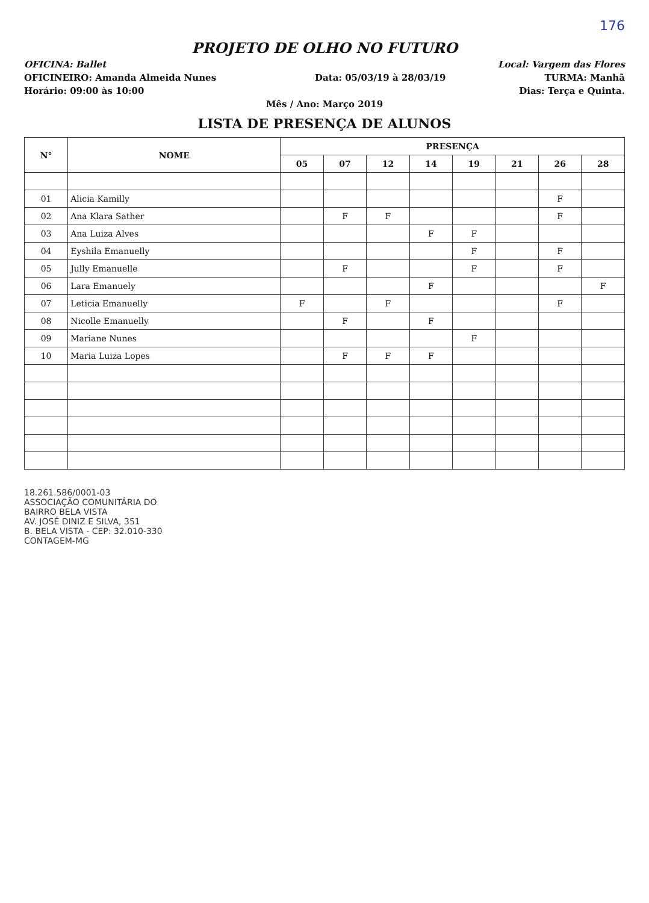176
PROJETO DE OLHO NO FUTURO
OFICINA: Ballet Local: Vargem das Flores
OFICINEIRO: Amanda Almeida Nunes Data: 05/03/19 à 28/03/19 TURMA: Manhã
Horário: 09:00 às 10:00 Dias: Terça e Quinta.
Mês / Ano: Março 2019
LISTA DE PRESENÇA DE ALUNOS
| N° | NOME | PRESENÇA | | | | | | | |
| --- | --- | --- | --- | --- | --- | --- | --- | --- | --- |
| | | 05 | 07 | 12 | 14 | 19 | 21 | 26 | 28 |
| 01 | Alicia Kamilly | | | | | | | F | |
| 02 | Ana Klara Sather | | F | F | | | | F | |
| 03 | Ana Luiza Alves | | | | F | F | | | |
| 04 | Eyshila Emanuelly | | | | | F | | F | |
| 05 | Jully Emanuelle | | F | | | F | | F | |
| 06 | Lara Emanuely | | | | F | | | | F |
| 07 | Leticia Emanuelly | F | | F | | | | F | |
| 08 | Nicolle Emanuelly | | F | | F | | | | |
| 09 | Mariane Nunes | | | | | F | | | |
| 10 | Maria Luiza Lopes | | F | F | F | | | | |
18.261.586/0001-03
ASSOCIAÇÃO COMUNITÁRIA DO
BAIRRO BELA VISTA
AV. JOSÉ DINIZ E SILVA, 351
B. BELA VISTA - CEP: 32.010-330
CONTAGEM-MG